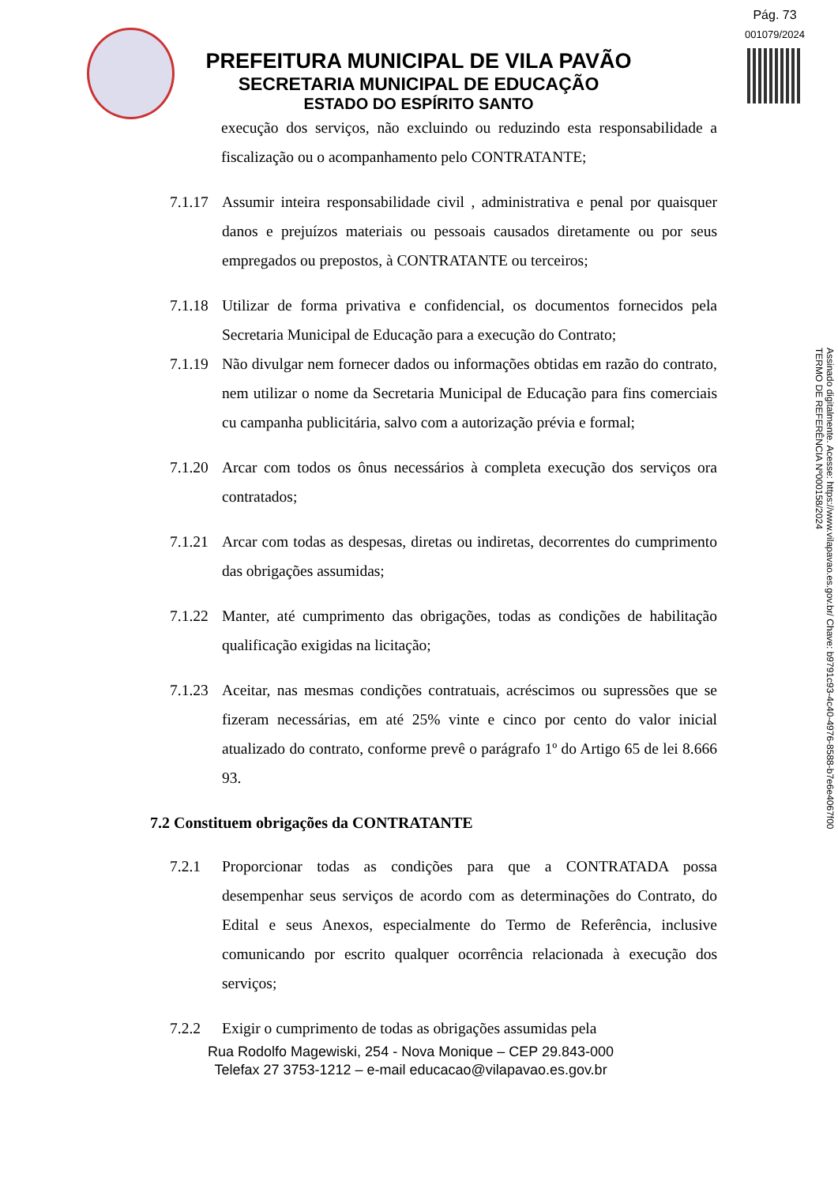Pág. 73
001079/2024
PREFEITURA MUNICIPAL DE VILA PAVÃO
SECRETARIA MUNICIPAL DE EDUCAÇÃO
ESTADO DO ESPÍRITO SANTO
Assinado digitalmente. Acesse: https://www.vilapavao.es.gov.br/ Chave: b9791c93-4c40-4976-8588-b7e6e4067f00
TERMO DE REFERÊNCIA Nº000158/2024
execução dos serviços, não excluindo ou reduzindo esta responsabilidade a fiscalização ou o acompanhamento pelo CONTRATANTE;
7.1.17 Assumir inteira responsabilidade civil , administrativa e penal por quaisquer danos e prejuízos materiais ou pessoais causados diretamente ou por seus empregados ou prepostos, à CONTRATANTE ou terceiros;
7.1.18 Utilizar de forma privativa e confidencial, os documentos fornecidos pela Secretaria Municipal de Educação para a execução do Contrato;
7.1.19 Não divulgar nem fornecer dados ou informações obtidas em razão do contrato, nem utilizar o nome da Secretaria Municipal de Educação para fins comerciais cu campanha publicitária, salvo com a autorização prévia e formal;
7.1.20 Arcar com todos os ônus necessários à completa execução dos serviços ora contratados;
7.1.21 Arcar com todas as despesas, diretas ou indiretas, decorrentes do cumprimento das obrigações assumidas;
7.1.22 Manter, até cumprimento das obrigações, todas as condições de habilitação qualificação exigidas na licitação;
7.1.23 Aceitar, nas mesmas condições contratuais, acréscimos ou supressões que se fizeram necessárias, em até 25% vinte e cinco por cento do valor inicial atualizado do contrato, conforme prevê o parágrafo 1º do Artigo 65 de lei 8.666 93.
7.2 Constituem obrigações da CONTRATANTE
7.2.1 Proporcionar todas as condições para que a CONTRATADA possa desempenhar seus serviços de acordo com as determinações do Contrato, do Edital e seus Anexos, especialmente do Termo de Referência, inclusive comunicando por escrito qualquer ocorrência relacionada à execução dos serviços;
7.2.2 Exigir o cumprimento de todas as obrigações assumidas pela
Rua Rodolfo Magewiski, 254 - Nova Monique – CEP 29.843-000
Telefax 27 3753-1212 – e-mail educacao@vilapavao.es.gov.br